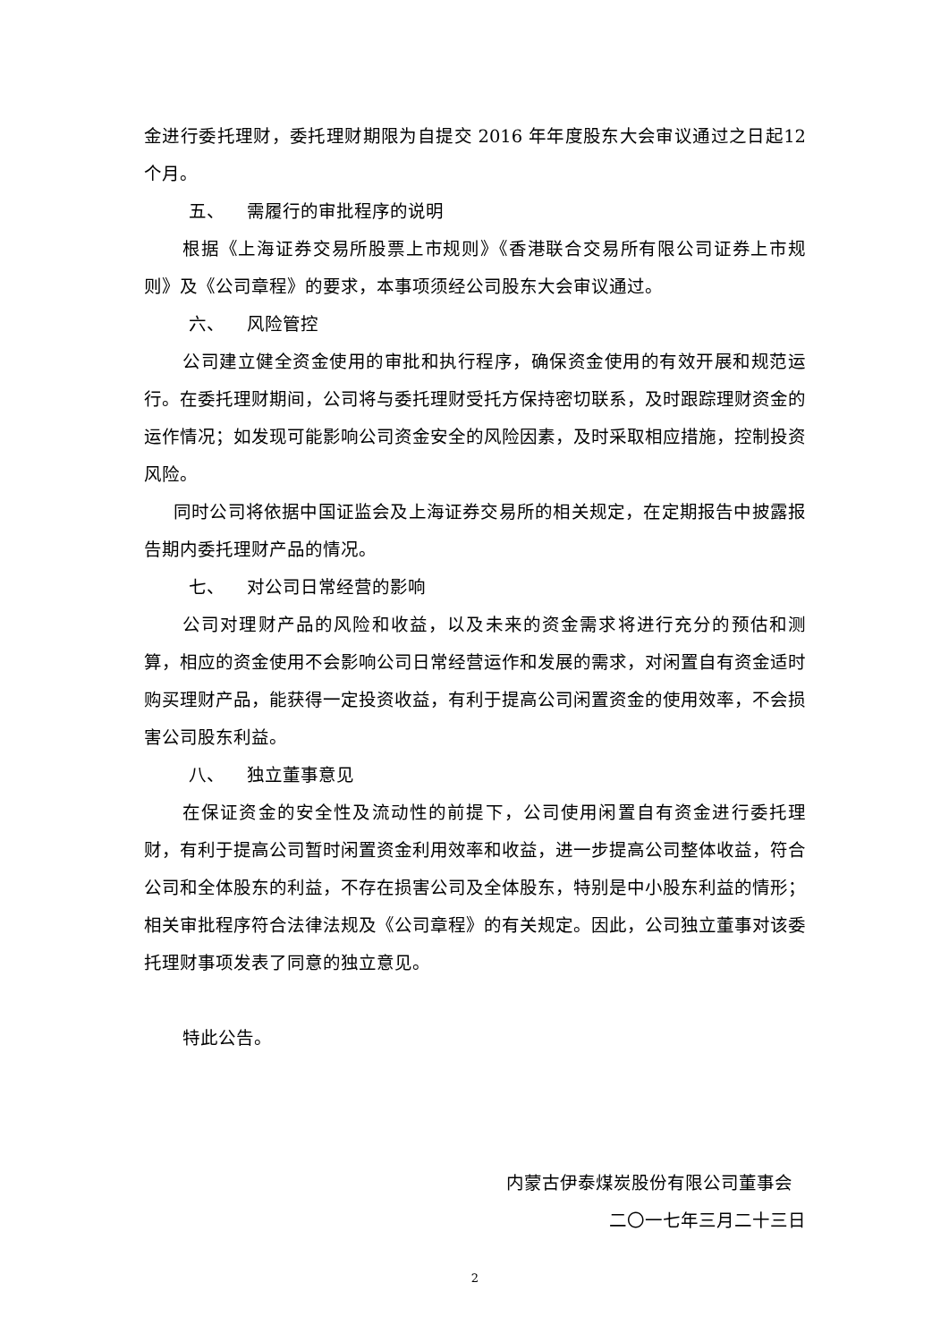金进行委托理财，委托理财期限为自提交 2016 年年度股东大会审议通过之日起12 个月。
五、 需履行的审批程序的说明
根据《上海证券交易所股票上市规则》《香港联合交易所有限公司证券上市规则》及《公司章程》的要求，本事项须经公司股东大会审议通过。
六、 风险管控
公司建立健全资金使用的审批和执行程序，确保资金使用的有效开展和规范运行。在委托理财期间，公司将与委托理财受托方保持密切联系，及时跟踪理财资金的运作情况；如发现可能影响公司资金安全的风险因素，及时采取相应措施，控制投资风险。
同时公司将依据中国证监会及上海证券交易所的相关规定，在定期报告中披露报告期内委托理财产品的情况。
七、 对公司日常经营的影响
公司对理财产品的风险和收益，以及未来的资金需求将进行充分的预估和测算，相应的资金使用不会影响公司日常经营运作和发展的需求，对闲置自有资金适时购买理财产品，能获得一定投资收益，有利于提高公司闲置资金的使用效率，不会损害公司股东利益。
八、 独立董事意见
在保证资金的安全性及流动性的前提下，公司使用闲置自有资金进行委托理财，有利于提高公司暂时闲置资金利用效率和收益，进一步提高公司整体收益，符合公司和全体股东的利益，不存在损害公司及全体股东，特别是中小股东利益的情形；相关审批程序符合法律法规及《公司章程》的有关规定。因此，公司独立董事对该委托理财事项发表了同意的独立意见。
特此公告。
内蒙古伊泰煤炭股份有限公司董事会
二〇一七年三月二十三日
2